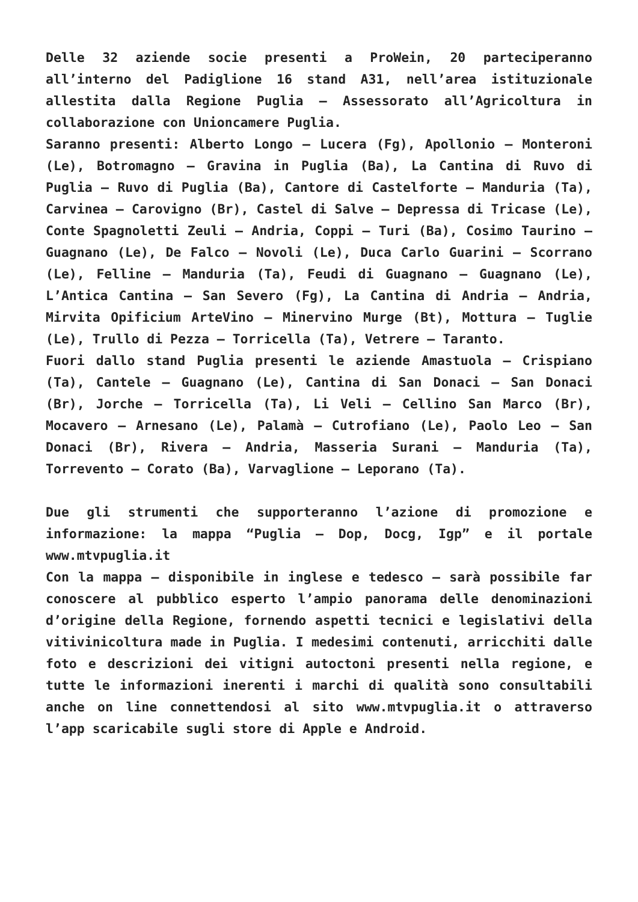Delle 32 aziende socie presenti a ProWein, 20 parteciperanno all’interno del Padiglione 16 stand A31, nell’area istituzionale allestita dalla Regione Puglia – Assessorato all’Agricoltura in collaborazione con Unioncamere Puglia.
Saranno presenti: Alberto Longo – Lucera (Fg), Apollonio – Monteroni (Le), Botromagno – Gravina in Puglia (Ba), La Cantina di Ruvo di Puglia – Ruvo di Puglia (Ba), Cantore di Castelforte – Manduria (Ta), Carvinea – Carovigno (Br), Castel di Salve – Depressa di Tricase (Le), Conte Spagnoletti Zeuli – Andria, Coppi – Turi (Ba), Cosimo Taurino – Guagnano (Le), De Falco – Novoli (Le), Duca Carlo Guarini – Scorrano (Le), Felline – Manduria (Ta), Feudi di Guagnano – Guagnano (Le), L’Antica Cantina – San Severo (Fg), La Cantina di Andria – Andria, Mirvita Opificium ArteVino – Minervino Murge (Bt), Mottura – Tuglie (Le), Trullo di Pezza – Torricella (Ta), Vetrere – Taranto.
Fuori dallo stand Puglia presenti le aziende Amastuola – Crispiano (Ta), Cantele – Guagnano (Le), Cantina di San Donaci – San Donaci (Br), Jorche – Torricella (Ta), Li Veli – Cellino San Marco (Br), Mocavero – Arnesano (Le), Palamà – Cutrofiano (Le), Paolo Leo – San Donaci (Br), Rivera – Andria, Masseria Surani – Manduria (Ta), Torrevento – Corato (Ba), Varvaglione – Leporano (Ta).
Due gli strumenti che supporteranno l’azione di promozione e informazione: la mappa “Puglia – Dop, Docg, Igp” e il portale www.mtvpuglia.it
Con la mappa – disponibile in inglese e tedesco – sarà possibile far conoscere al pubblico esperto l’ampio panorama delle denominazioni d’origine della Regione, fornendo aspetti tecnici e legislativi della vitivinicoltura made in Puglia. I medesimi contenuti, arricchiti dalle foto e descrizioni dei vitigni autoctoni presenti nella regione, e tutte le informazioni inerenti i marchi di qualità sono consultabili anche on line connettendosi al sito www.mtvpuglia.it o attraverso l’app scaricabile sugli store di Apple e Android.